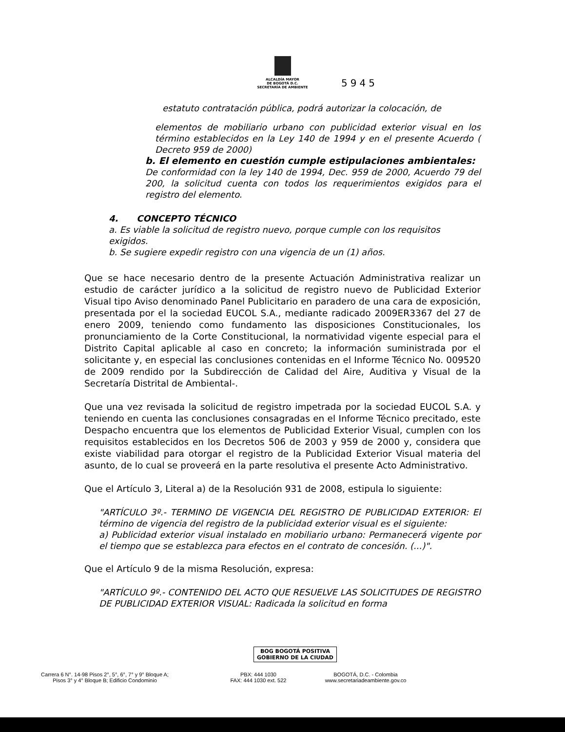ALCALDÍA MAYOR
DE BOGOTÁ D.C.
SECRETARÍA DE AMBIENTE
5945
estatuto contratación pública, podrá autorizar la colocación, de
elementos de mobiliario urbano con publicidad exterior visual en los término establecidos en la Ley 140 de 1994 y en el presente Acuerdo ( Decreto 959 de 2000)
b. El elemento en cuestión cumple estipulaciones ambientales:
De conformidad con la ley 140 de 1994, Dec. 959 de 2000, Acuerdo 79 del 200, la solicitud cuenta con todos los requerimientos exigidos para el registro del elemento.
4. CONCEPTO TÉCNICO
a. Es viable la solicitud de registro nuevo, porque cumple con los requisitos exigidos.
b. Se sugiere expedir registro con una vigencia de un (1) años.
Que se hace necesario dentro de la presente Actuación Administrativa realizar un estudio de carácter jurídico a la solicitud de registro nuevo de Publicidad Exterior Visual tipo Aviso denominado Panel Publicitario en paradero de una cara de exposición, presentada por el la sociedad EUCOL S.A., mediante radicado 2009ER3367 del 27 de enero 2009, teniendo como fundamento las disposiciones Constitucionales, los pronunciamiento de la Corte Constitucional, la normatividad vigente especial para el Distrito Capital aplicable al caso en concreto; la información suministrada por el solicitante y, en especial las conclusiones contenidas en el Informe Técnico No. 009520 de 2009 rendido por la Subdirección de Calidad del Aire, Auditiva y Visual de la Secretaría Distrital de Ambiental-.
Que una vez revisada la solicitud de registro impetrada por la sociedad EUCOL S.A. y teniendo en cuenta las conclusiones consagradas en el Informe Técnico precitado, este Despacho encuentra que los elementos de Publicidad Exterior Visual, cumplen con los requisitos establecidos en los Decretos 506 de 2003 y 959 de 2000 y, considera que existe viabilidad para otorgar el registro de la Publicidad Exterior Visual materia del asunto, de lo cual se proveerá en la parte resolutiva el presente Acto Administrativo.
Que el Artículo 3, Literal a) de la Resolución 931 de 2008, estipula lo siguiente:
"ARTÍCULO 3º.- TERMINO DE VIGENCIA DEL REGISTRO DE PUBLICIDAD EXTERIOR: El término de vigencia del registro de la publicidad exterior visual es el siguiente:
a) Publicidad exterior visual instalado en mobiliario urbano: Permanecerá vigente por el tiempo que se establezca para efectos en el contrato de concesión. (...)".
Que el Artículo 9 de la misma Resolución, expresa:
"ARTÍCULO 9º.- CONTENIDO DEL ACTO QUE RESUELVE LAS SOLICITUDES DE REGISTRO DE PUBLICIDAD EXTERIOR VISUAL: Radicada la solicitud en forma
BOG BOGOTÁ POSITIVA
GOBIERNO DE LA CIUDAD
Carrera 6 N°. 14-98 Pisos 2°, 5°, 6°, 7° y 9° Bloque A;
Pisos 3° y 4° Bloque B; Edificio Condominio
PBX: 444 1030
FAX: 444 1030 ext. 522
BOGOTÁ, D.C. - Colombia
www.secretariadeambiente.gov.co